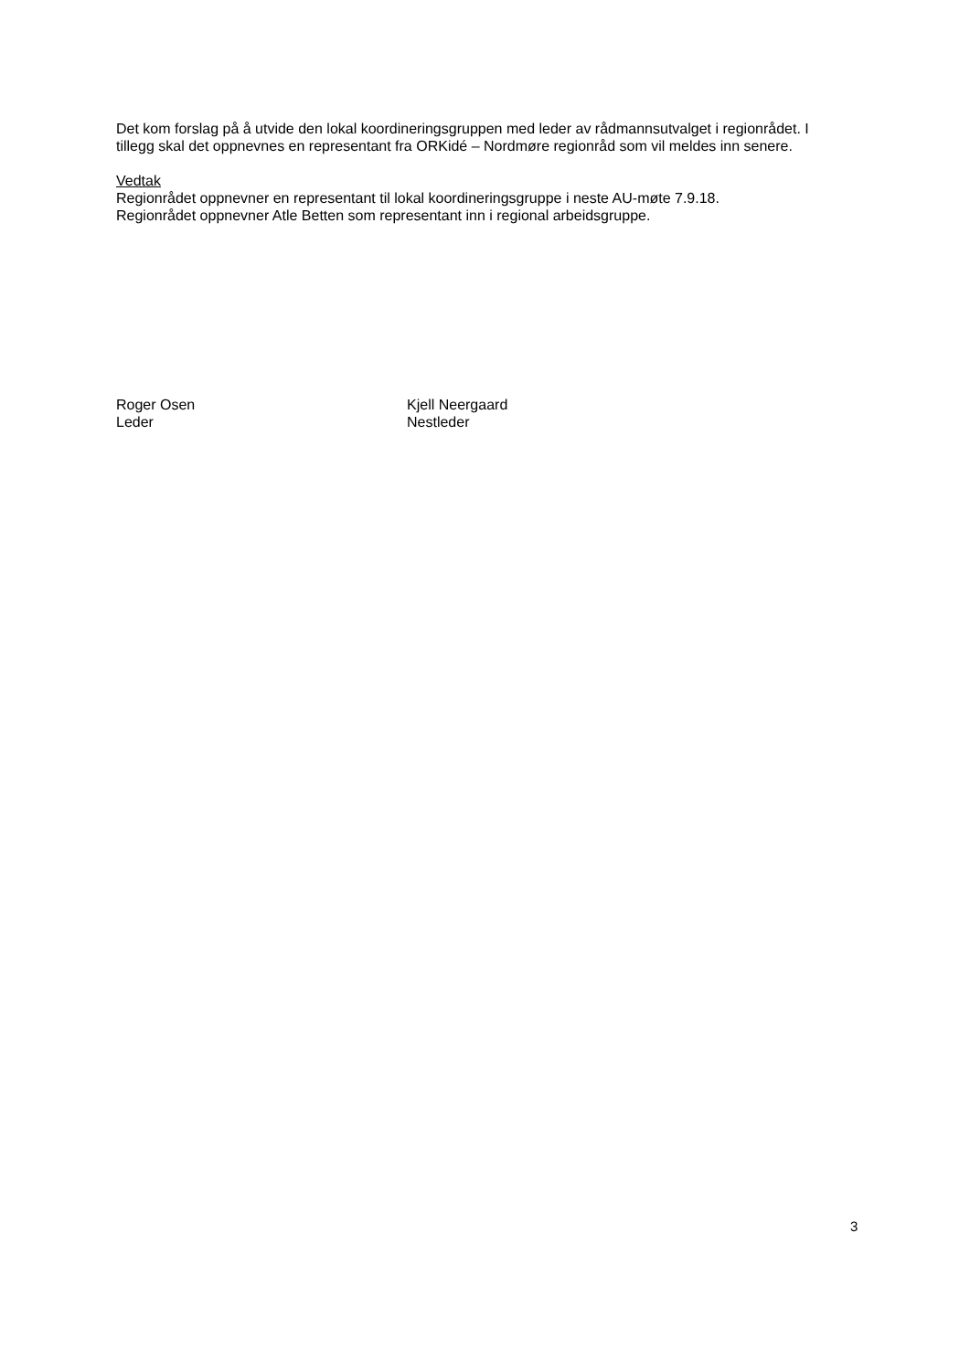Det kom forslag på å utvide den lokal koordineringsgruppen med leder av rådmannsutvalget i regionrådet. I tillegg skal det oppnevnes en representant fra ORKidé – Nordmøre regionråd som vil meldes inn senere.
Vedtak
Regionrådet oppnevner en representant til lokal koordineringsgruppe i neste AU-møte 7.9.18.
Regionrådet oppnevner Atle Betten som representant inn i regional arbeidsgruppe.
Roger Osen
Leder
Kjell Neergaard
Nestleder
3